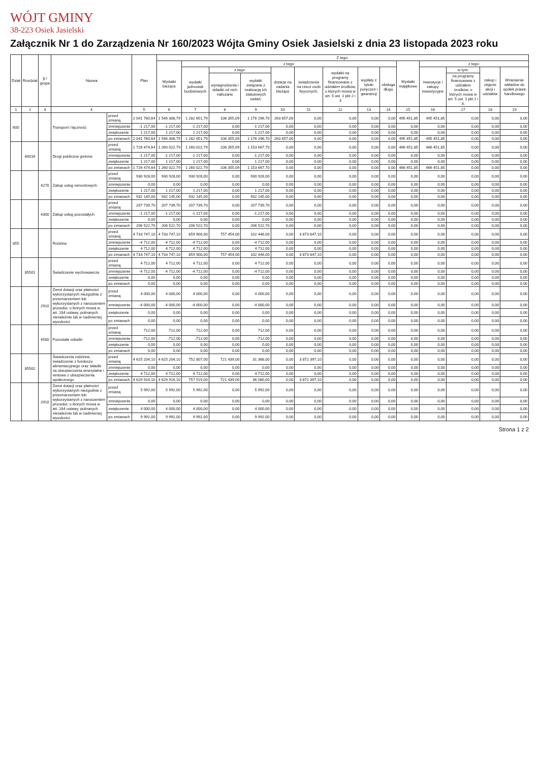WÓJT GMINY
38-223 Osiek Jasielski
Załącznik Nr 1 do Zarządzenia Nr 160/2023 Wójta Gminy Osiek Jasielski z dnia 23 listopada 2023 roku
| Dział | Rozdział | § / grupa | Nazwa | | Plan | Z tego: | | | | | | | | | | | | | |
| --- | --- | --- | --- | --- | --- | --- | --- | --- | --- | --- | --- | --- | --- | --- | --- | --- | --- | --- | --- |
| | | | | | | Wydatki bieżące | z tego: | | | | | | | | Wydatki majątkowe | z tego: | | | |
| | | | | | | | wydatki jednostek budżetowych | z tego: | | dotacje na zadania bieżące | świadczenia na rzecz osób fizycznych; | wydatki na programy finansowane z udziałem środków, o których mowa w art. 5 ust. 1 pkt 2 i 3 | wypłaty z tytułu poręczeń i gwarancji | obsługa długu | | inwestycje i zakupy inwestycyjne | w tym: | zakup i objęcie akcji i udziałów | Wniesienie wkładów do spółek prawa handlowego |
| | | | | | | | | wynagrodzenia i składki od nich naliczane | wydatki związane z realizacją ich statutowych zadań; | | | | | | | | na programy finansowane z udziałem środków, o których mowa w art. 5 ust. 1 pkt 2 i 3, | | |
| 1 | 2 | 3 | 4 | | 5 | 6 | 7 | 8 | 9 | 10 | 11 | 12 | 13 | 14 | 15 | 16 | 17 | 18 | 19 |
| 600 | | | Transport i łączność | przed zmianą | 2 041 760,64 | 1 546 308,79 | 1 282 651,79 | 106 355,09 | 1 176 296,70 | 263 657,00 | 0,00 | 0,00 | 0,00 | 0,00 | 495 451,85 | 495 451,85 | 0,00 | 0,00 | 0,00 |
| | | | | zmniejszenie | -1 217,00 | -1 217,00 | -1 217,00 | 0,00 | -1 217,00 | 0,00 | 0,00 | 0,00 | 0,00 | 0,00 | 0,00 | 0,00 | 0,00 | 0,00 | 0,00 |
| | | | | zwiększenie | 1 217,00 | 1 217,00 | 1 217,00 | 0,00 | 1 217,00 | 0,00 | 0,00 | 0,00 | 0,00 | 0,00 | 0,00 | 0,00 | 0,00 | 0,00 | 0,00 |
| | | | | po zmianach | 2 041 760,64 | 1 546 308,79 | 1 282 651,79 | 106 355,09 | 1 176 296,70 | 263 657,00 | 0,00 | 0,00 | 0,00 | 0,00 | 495 451,85 | 495 451,85 | 0,00 | 0,00 | 0,00 |
| | 60016 | | Drogi publiczne gminne | przed zmianą | 1 726 474,64 | 1 260 022,79 | 1 260 022,79 | 106 355,09 | 1 153 667,70 | 0,00 | 0,00 | 0,00 | 0,00 | 0,00 | 466 451,85 | 466 451,85 | 0,00 | 0,00 | 0,00 |
| | | | | zmniejszenie | -1 217,00 | -1 217,00 | -1 217,00 | 0,00 | -1 217,00 | 0,00 | 0,00 | 0,00 | 0,00 | 0,00 | 0,00 | 0,00 | 0,00 | 0,00 | 0,00 |
| | | | | zwiększenie | 1 217,00 | 1 217,00 | 1 217,00 | 0,00 | 1 217,00 | 0,00 | 0,00 | 0,00 | 0,00 | 0,00 | 0,00 | 0,00 | 0,00 | 0,00 | 0,00 |
| | | | | po zmianach | 1 726 474,64 | 1 260 022,79 | 1 260 022,79 | 106 355,09 | 1 153 667,70 | 0,00 | 0,00 | 0,00 | 0,00 | 0,00 | 466 451,85 | 466 451,85 | 0,00 | 0,00 | 0,00 |
| | | 4270 | Zakup usług remontowych | przed zmianą | 930 928,00 | 930 928,00 | 930 928,00 | 0,00 | 930 928,00 | 0,00 | 0,00 | 0,00 | 0,00 | 0,00 | 0,00 | 0,00 | 0,00 | 0,00 | 0,00 |
| | | | | zmniejszenie | 0,00 | 0,00 | 0,00 | 0,00 | 0,00 | 0,00 | 0,00 | 0,00 | 0,00 | 0,00 | 0,00 | 0,00 | 0,00 | 0,00 | 0,00 |
| | | | | zwiększenie | 1 217,00 | 1 217,00 | 1 217,00 | 0,00 | 1 217,00 | 0,00 | 0,00 | 0,00 | 0,00 | 0,00 | 0,00 | 0,00 | 0,00 | 0,00 | 0,00 |
| | | | | po zmianach | 932 145,00 | 932 145,00 | 932 145,00 | 0,00 | 932 145,00 | 0,00 | 0,00 | 0,00 | 0,00 | 0,00 | 0,00 | 0,00 | 0,00 | 0,00 | 0,00 |
| | | 4300 | Zakup usług pozostałych | przed zmianą | 207 739,70 | 207 739,70 | 207 739,70 | 0,00 | 207 739,70 | 0,00 | 0,00 | 0,00 | 0,00 | 0,00 | 0,00 | 0,00 | 0,00 | 0,00 | 0,00 |
| | | | | zmniejszenie | -1 217,00 | -1 217,00 | -1 217,00 | 0,00 | -1 217,00 | 0,00 | 0,00 | 0,00 | 0,00 | 0,00 | 0,00 | 0,00 | 0,00 | 0,00 | 0,00 |
| | | | | zwiększenie | 0,00 | 0,00 | 0,00 | 0,00 | 0,00 | 0,00 | 0,00 | 0,00 | 0,00 | 0,00 | 0,00 | 0,00 | 0,00 | 0,00 | 0,00 |
| | | | | po zmianach | 206 522,70 | 206 522,70 | 206 522,70 | 0,00 | 206 522,70 | 0,00 | 0,00 | 0,00 | 0,00 | 0,00 | 0,00 | 0,00 | 0,00 | 0,00 | 0,00 |
| 855 | | | Rodzina | przed zmianą | 4 733 747,10 | 4 733 747,10 | 859 900,00 | 757 454,00 | 102 446,00 | 0,00 | 3 873 847,10 | 0,00 | 0,00 | 0,00 | 0,00 | 0,00 | 0,00 | 0,00 | 0,00 |
| | | | | zmniejszenie | -4 712,00 | -4 712,00 | -4 712,00 | 0,00 | -4 712,00 | 0,00 | 0,00 | 0,00 | 0,00 | 0,00 | 0,00 | 0,00 | 0,00 | 0,00 | 0,00 |
| | | | | zwiększenie | 4 712,00 | 4 712,00 | 4 712,00 | 0,00 | 4 712,00 | 0,00 | 0,00 | 0,00 | 0,00 | 0,00 | 0,00 | 0,00 | 0,00 | 0,00 | 0,00 |
| | | | | po zmianach | 4 733 747,10 | 4 733 747,10 | 859 900,00 | 757 454,00 | 102 446,00 | 0,00 | 3 873 847,10 | 0,00 | 0,00 | 0,00 | 0,00 | 0,00 | 0,00 | 0,00 | 0,00 |
| | 85501 | | Świadczenie wychowawcze | przed zmianą | 4 712,00 | 4 712,00 | 4 712,00 | 0,00 | 4 712,00 | 0,00 | 0,00 | 0,00 | 0,00 | 0,00 | 0,00 | 0,00 | 0,00 | 0,00 | 0,00 |
| | | | | zmniejszenie | -4 712,00 | -4 712,00 | -4 712,00 | 0,00 | -4 712,00 | 0,00 | 0,00 | 0,00 | 0,00 | 0,00 | 0,00 | 0,00 | 0,00 | 0,00 | 0,00 |
| | | | | zwiększenie | 0,00 | 0,00 | 0,00 | 0,00 | 0,00 | 0,00 | 0,00 | 0,00 | 0,00 | 0,00 | 0,00 | 0,00 | 0,00 | 0,00 | 0,00 |
| | | | | po zmianach | 0,00 | 0,00 | 0,00 | 0,00 | 0,00 | 0,00 | 0,00 | 0,00 | 0,00 | 0,00 | 0,00 | 0,00 | 0,00 | 0,00 | 0,00 |
| | | 2910 | Zwrot dotacji oraz płatności wykorzystanych niezgodnie z przeznaczeniem lub wykorzystanych z naruszeniem procedur, o których mowa w art. 184 ustawy, pobranych nienależnie lub w nadmiernej wysokości | przed zmianą | 4 000,00 | 4 000,00 | 4 000,00 | 0,00 | 4 000,00 | 0,00 | 0,00 | 0,00 | 0,00 | 0,00 | 0,00 | 0,00 | 0,00 | 0,00 | 0,00 |
| | | | | zmniejszenie | -4 000,00 | -4 000,00 | -4 000,00 | 0,00 | -4 000,00 | 0,00 | 0,00 | 0,00 | 0,00 | 0,00 | 0,00 | 0,00 | 0,00 | 0,00 | 0,00 |
| | | | | zwiększenie | 0,00 | 0,00 | 0,00 | 0,00 | 0,00 | 0,00 | 0,00 | 0,00 | 0,00 | 0,00 | 0,00 | 0,00 | 0,00 | 0,00 | 0,00 |
| | | | | po zmianach | 0,00 | 0,00 | 0,00 | 0,00 | 0,00 | 0,00 | 0,00 | 0,00 | 0,00 | 0,00 | 0,00 | 0,00 | 0,00 | 0,00 | 0,00 |
| | | 4580 | Pozostałe odsetki | przed zmianą | 712,00 | 712,00 | 712,00 | 0,00 | 712,00 | 0,00 | 0,00 | 0,00 | 0,00 | 0,00 | 0,00 | 0,00 | 0,00 | 0,00 | 0,00 |
| | | | | zmniejszenie | -712,00 | -712,00 | -712,00 | 0,00 | -712,00 | 0,00 | 0,00 | 0,00 | 0,00 | 0,00 | 0,00 | 0,00 | 0,00 | 0,00 | 0,00 |
| | | | | zwiększenie | 0,00 | 0,00 | 0,00 | 0,00 | 0,00 | 0,00 | 0,00 | 0,00 | 0,00 | 0,00 | 0,00 | 0,00 | 0,00 | 0,00 | 0,00 |
| | | | | po zmianach | 0,00 | 0,00 | 0,00 | 0,00 | 0,00 | 0,00 | 0,00 | 0,00 | 0,00 | 0,00 | 0,00 | 0,00 | 0,00 | 0,00 | 0,00 |
| | 85502 | | Świadczenia rodzinne, świadczenie z funduszu alimentacyjnego oraz składki na ubezpieczenia emerytalne i rentowe z ubezpieczenia społecznego | przed zmianą | 4 625 204,10 | 4 625 204,10 | 752 807,00 | 721 439,00 | 31 368,00 | 0,00 | 3 872 397,10 | 0,00 | 0,00 | 0,00 | 0,00 | 0,00 | 0,00 | 0,00 | 0,00 |
| | | | | zmniejszenie | 0,00 | 0,00 | 0,00 | 0,00 | 0,00 | 0,00 | 0,00 | 0,00 | 0,00 | 0,00 | 0,00 | 0,00 | 0,00 | 0,00 | 0,00 |
| | | | | zwiększenie | 4 712,00 | 4 712,00 | 4 712,00 | 0,00 | 4 712,00 | 0,00 | 0,00 | 0,00 | 0,00 | 0,00 | 0,00 | 0,00 | 0,00 | 0,00 | 0,00 |
| | | | | po zmianach | 4 629 916,10 | 4 629 916,10 | 757 519,00 | 721 439,00 | 36 080,00 | 0,00 | 3 872 397,10 | 0,00 | 0,00 | 0,00 | 0,00 | 0,00 | 0,00 | 0,00 | 0,00 |
| | | 2910 | Zwrot dotacji oraz płatności wykorzystanych niezgodnie z przeznaczeniem lub wykorzystanych z naruszeniem procedur, o których mowa w art. 184 ustawy, pobranych nienależnie lub w nadmiernej wysokości | przed zmianą | 5 992,00 | 5 992,00 | 5 992,00 | 0,00 | 5 992,00 | 0,00 | 0,00 | 0,00 | 0,00 | 0,00 | 0,00 | 0,00 | 0,00 | 0,00 | 0,00 |
| | | | | zmniejszenie | 0,00 | 0,00 | 0,00 | 0,00 | 0,00 | 0,00 | 0,00 | 0,00 | 0,00 | 0,00 | 0,00 | 0,00 | 0,00 | 0,00 | 0,00 |
| | | | | zwiększenie | 4 000,00 | 4 000,00 | 4 000,00 | 0,00 | 4 000,00 | 0,00 | 0,00 | 0,00 | 0,00 | 0,00 | 0,00 | 0,00 | 0,00 | 0,00 | 0,00 |
| | | | | po zmianach | 9 992,00 | 9 992,00 | 9 992,00 | 0,00 | 9 992,00 | 0,00 | 0,00 | 0,00 | 0,00 | 0,00 | 0,00 | 0,00 | 0,00 | 0,00 | 0,00 |
Strona 1 z 2